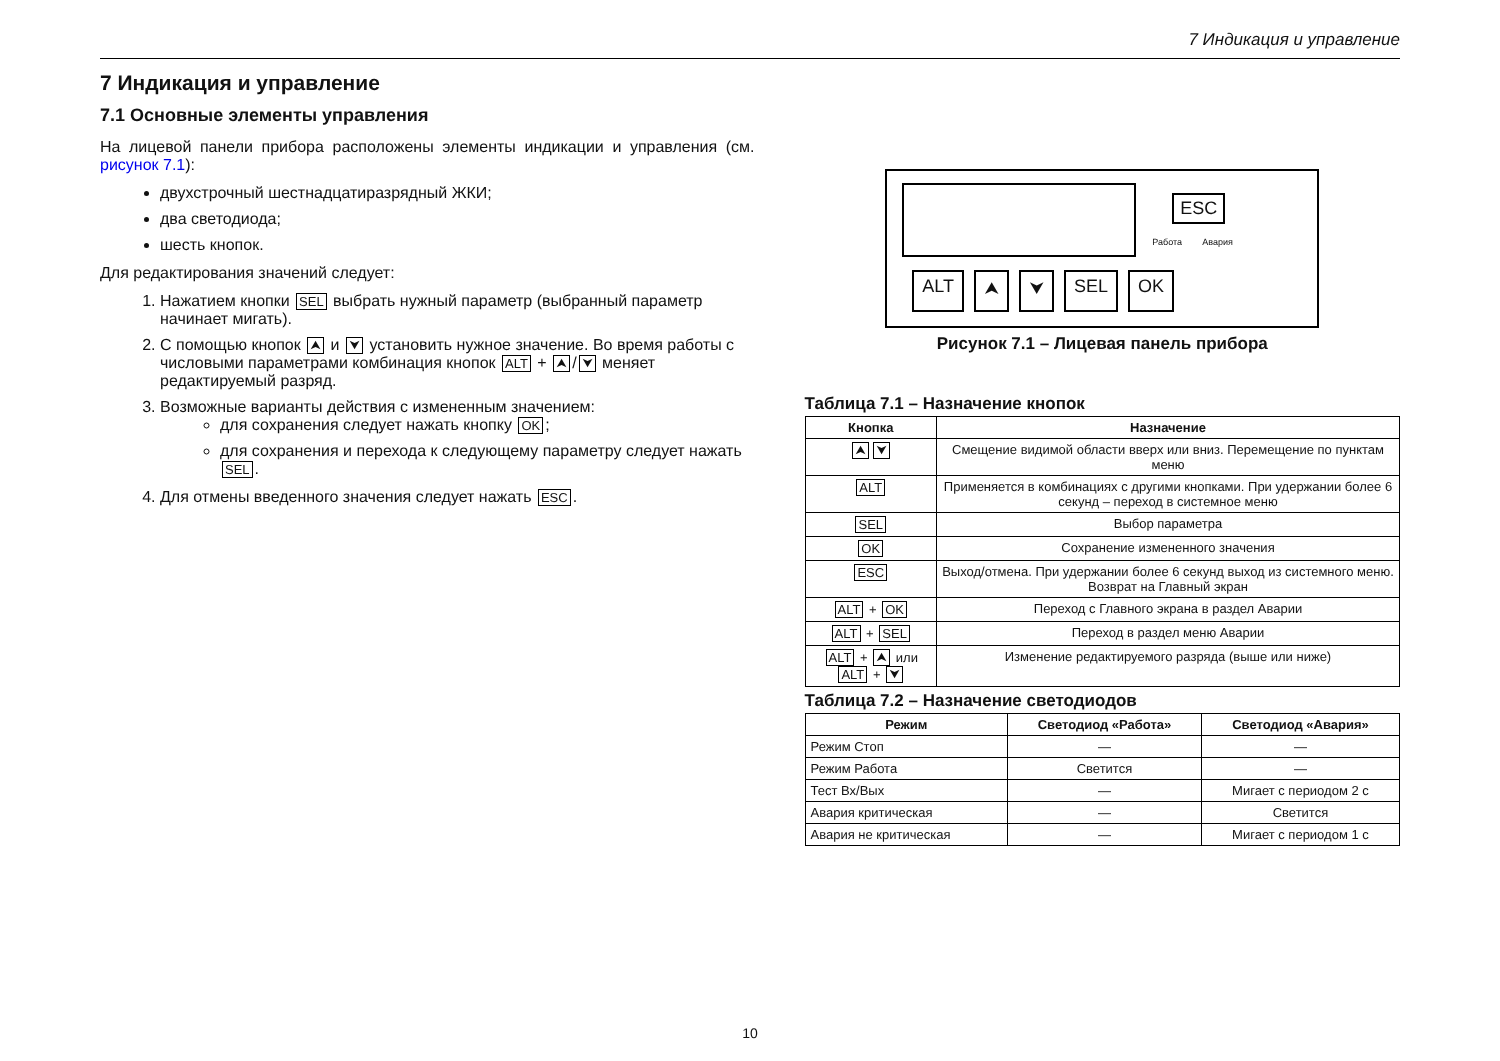7 Индикация и управление
7 Индикация и управление
7.1 Основные элементы управления
На лицевой панели прибора расположены элементы индикации и управления (см. рисунок 7.1):
двухстрочный шестнадцатиразрядный ЖКИ;
два светодиода;
шесть кнопок.
Для редактирования значений следует:
1. Нажатием кнопки SEL выбрать нужный параметр (выбранный параметр начинает мигать).
2. С помощью кнопок ⮝ и ⮟ установить нужное значение. Во время работы с числовыми параметрами комбинация кнопок ALT + ⮝ / ⮟ меняет редактируемый разряд.
3. Возможные варианты действия с измененным значением:
для сохранения следует нажать кнопку OK;
для сохранения и перехода к следующему параметру следует нажать SEL.
4. Для отмены введенного значения следует нажать ESC.
ESC
Работа Авария
ALT ⮝ ⮟ SEL OK
Рисунок 7.1 – Лицевая панель прибора
Таблица 7.1 – Назначение кнопок
| Кнопка | Назначение |
| --- | --- |
| ⮝ ⮟ | Смещение видимой области вверх или вниз. Перемещение по пунктам меню |
| ALT | Применяется в комбинациях с другими кнопками. При удержании более 6 секунд – переход в системное меню |
| SEL | Выбор параметра |
| OK | Сохранение измененного значения |
| ESC | Выход/отмена. При удержании более 6 секунд выход из системного меню. Возврат на Главный экран |
| ALT + OK | Переход с Главного экрана в раздел Аварии |
| ALT + SEL | Переход в раздел меню Аварии |
| ALT + ⮝ или ALT + ⮟ | Изменение редактируемого разряда (выше или ниже) |
Таблица 7.2 – Назначение светодиодов
| Режим | Светодиод «Работа» | Светодиод «Авария» |
| --- | --- | --- |
| Режим Стоп | — | — |
| Режим Работа | Светится | — |
| Тест Вх/Вых | — | Мигает с периодом 2 с |
| Авария критическая | — | Светится |
| Авария не критическая | — | Мигает с периодом 1 с |
10